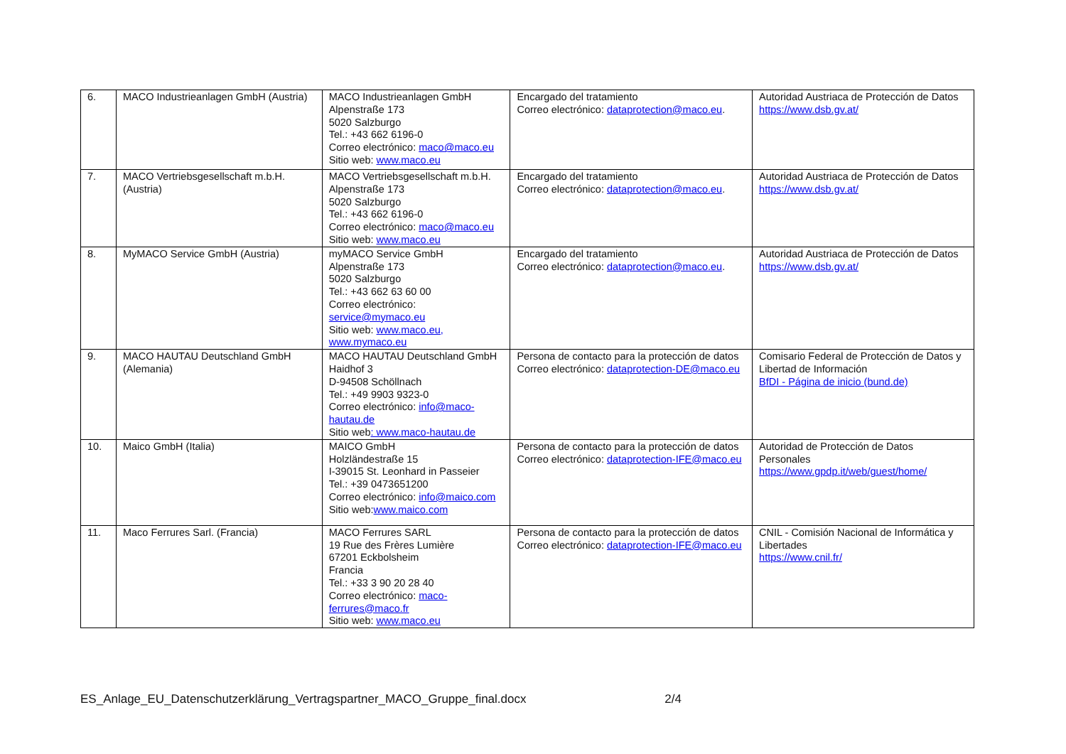| 6. | MACO Industrieanlagen GmbH (Austria) | MACO Industrieanlagen GmbH Alpenstraße 173 5020 Salzburgo Tel.: +43 662 6196-0 Correo electrónico: maco@maco.eu Sitio web: www.maco.eu | Encargado del tratamiento Correo electrónico: dataprotection@maco.eu . | Autoridad Austriaca de Protección de Datos https://www.dsb.gv.at/ |
| 7. | MACO Vertriebsgesellschaft m.b.H. (Austria) | MACO Vertriebsgesellschaft m.b.H. Alpenstraße 173 5020 Salzburgo Tel.: +43 662 6196-0 Correo electrónico: maco@maco.eu Sitio web: www.maco.eu | Encargado del tratamiento Correo electrónico: dataprotection@maco.eu . | Autoridad Austriaca de Protección de Datos https://www.dsb.gv.at/ |
| 8. | MyMACO Service GmbH (Austria) | myMACO Service GmbH Alpenstraße 173 5020 Salzburgo Tel.: +43 662 63 60 00 Correo electrónico: service@mymaco.eu Sitio web: www.maco.eu, www.mymaco.eu | Encargado del tratamiento Correo electrónico: dataprotection@maco.eu . | Autoridad Austriaca de Protección de Datos https://www.dsb.gv.at/ |
| 9. | MACO HAUTAU Deutschland GmbH (Alemania) | MACO HAUTAU Deutschland GmbH Haidhof 3 D-94508 Schöllnach Tel.: +49 9903 9323-0 Correo electrónico: info@maco-hautau.de Sitio web : www.maco-hautau.de | Persona de contacto para la protección de datos Correo electrónico: dataprotection-DE@maco.eu | Comisario Federal de Protección de Datos y Libertad de Información BfDI - Página de inicio (bund.de) |
| 10. | Maico GmbH (Italia) | MAICO GmbH Holzländestraße 15 I-39015 St. Leonhard in Passeier Tel.: +39 0473651200 Correo electrónico: info@maico.com Sitio web: www.maico.com | Persona de contacto para la protección de datos Correo electrónico: dataprotection-IFE@maco.eu | Autoridad de Protección de Datos Personales https://www.gpdp.it/web/guest/home/ |
| 11. | Maco Ferrures Sarl. (Francia) | MACO Ferrures SARL 19 Rue des Frères Lumière 67201 Eckbolsheim Francia Tel.: +33 3 90 20 28 40 Correo electrónico: maco-ferrures@maco.fr Sitio web: www.maco.eu | Persona de contacto para la protección de datos Correo electrónico: dataprotection-IFE@maco.eu | CNIL - Comisión Nacional de Informática y Libertades https://www.cnil.fr/ |
ES_Anlage_EU_Datenschutzerklärung_Vertragspartner_MACO_Gruppe_final.docx 2/4